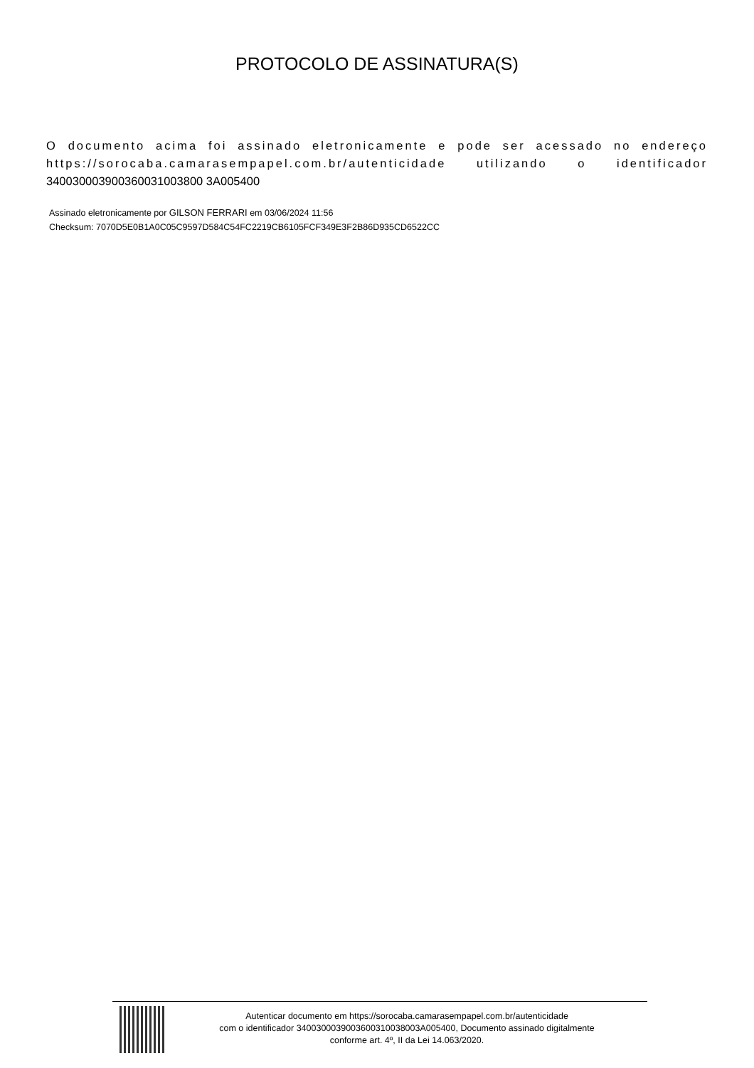PROTOCOLO DE ASSINATURA(S)
O documento acima foi assinado eletronicamente e pode ser acessado no endereço https://sorocaba.camarasempapel.com.br/autenticidade utilizando o identificador 340030003900360031003800 3A005400
Assinado eletronicamente por GILSON FERRARI em 03/06/2024 11:56
Checksum: 7070D5E0B1A0C05C9597D584C54FC2219CB6105FCF349E3F2B86D935CD6522CC
Autenticar documento em https://sorocaba.camarasempapel.com.br/autenticidade
com o identificador 3400300039003600310038003A005400, Documento assinado digitalmente
conforme art. 4º, II da Lei 14.063/2020.